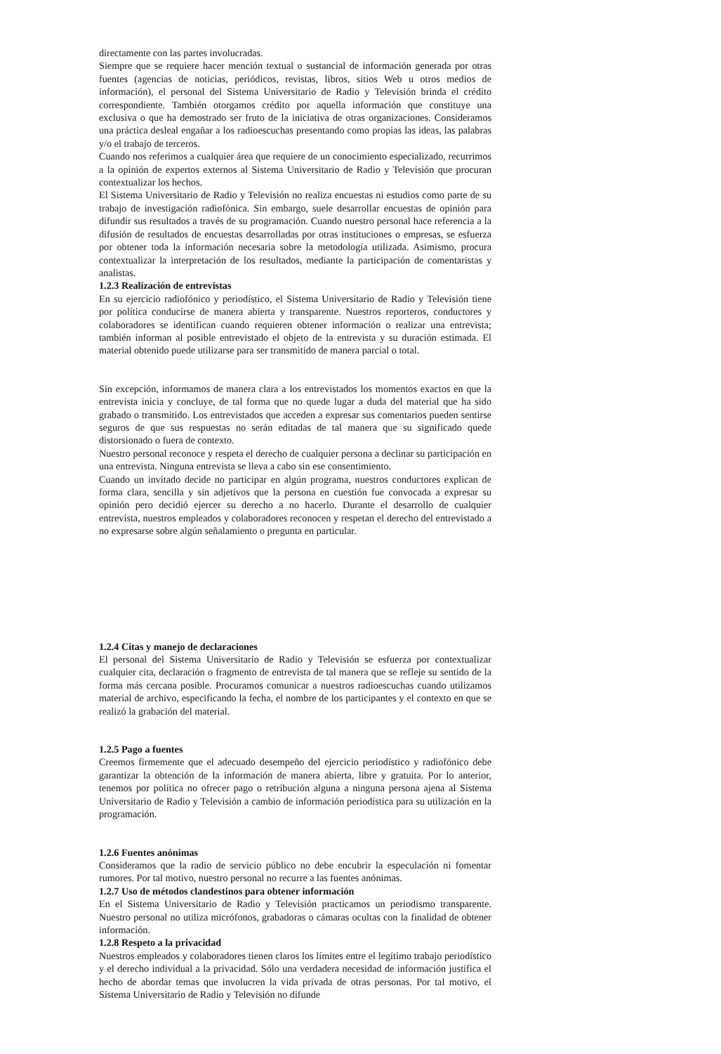directamente con las partes involucradas.
Siempre que se requiere hacer mención textual o sustancial de información generada por otras fuentes (agencias de noticias, periódicos, revistas, libros, sitios Web u otros medios de información), el personal del Sistema Universitario de Radio y Televisión brinda el crédito correspondiente. También otorgamos crédito por aquella información que constituye una exclusiva o que ha demostrado ser fruto de la iniciativa de otras organizaciones. Consideramos una práctica desleal engañar a los radioescuchas presentando como propias las ideas, las palabras y/o el trabajo de terceros.
Cuando nos referimos a cualquier área que requiere de un conocimiento especializado, recurrimos a la opinión de expertos externos al Sistema Universitario de Radio y Televisión que procuran contextualizar los hechos.
El Sistema Universitario de Radio y Televisión no realiza encuestas ni estudios como parte de su trabajo de investigación radiofónica. Sin embargo, suele desarrollar encuestas de opinión para difundir sus resultados a través de su programación. Cuando nuestro personal hace referencia a la difusión de resultados de encuestas desarrolladas por otras instituciones o empresas, se esfuerza por obtener toda la información necesaria sobre la metodología utilizada. Asimismo, procura contextualizar la interpretación de los resultados, mediante la participación de comentaristas y analistas.
1.2.3 Realización de entrevistas
En su ejercicio radiofónico y periodístico, el Sistema Universitario de Radio y Televisión tiene por política conducirse de manera abierta y transparente. Nuestros reporteros, conductores y colaboradores se identifican cuando requieren obtener información o realizar una entrevista; también informan al posible entrevistado el objeto de la entrevista y su duración estimada. El material obtenido puede utilizarse para ser transmitido de manera parcial o total.
Sin excepción, informamos de manera clara a los entrevistados los momentos exactos en que la entrevista inicia y concluye, de tal forma que no quede lugar a duda del material que ha sido grabado o transmitido. Los entrevistados que acceden a expresar sus comentarios pueden sentirse seguros de que sus respuestas no serán editadas de tal manera que su significado quede distorsionado o fuera de contexto.
Nuestro personal reconoce y respeta el derecho de cualquier persona a declinar su participación en una entrevista. Ninguna entrevista se lleva a cabo sin ese consentimiento.
Cuando un invitado decide no participar en algún programa, nuestros conductores explican de forma clara, sencilla y sin adjetivos que la persona en cuestión fue convocada a expresar su opinión pero decidió ejercer su derecho a no hacerlo. Durante el desarrollo de cualquier entrevista, nuestros empleados y colaboradores reconocen y respetan el derecho del entrevistado a no expresarse sobre algún señalamiento o pregunta en particular.
1.2.4 Citas y manejo de declaraciones
El personal del Sistema Universitario de Radio y Televisión se esfuerza por contextualizar cualquier cita, declaración o fragmento de entrevista de tal manera que se refleje su sentido de la forma más cercana posible. Procuramos comunicar a nuestros radioescuchas cuando utilizamos material de archivo, especificando la fecha, el nombre de los participantes y el contexto en que se realizó la grabación del material.
1.2.5 Pago a fuentes
Creemos firmemente que el adecuado desempeño del ejercicio periodístico y radiofónico debe garantizar la obtención de la información de manera abierta, libre y gratuita. Por lo anterior, tenemos por política no ofrecer pago o retribución alguna a ninguna persona ajena al Sistema Universitario de Radio y Televisión a cambio de información periodística para su utilización en la programación.
1.2.6 Fuentes anónimas
Consideramos que la radio de servicio público no debe encubrir la especulación ni fomentar rumores. Por tal motivo, nuestro personal no recurre a las fuentes anónimas.
1.2.7 Uso de métodos clandestinos para obtener información
En el Sistema Universitario de Radio y Televisión practicamos un periodismo transparente. Nuestro personal no utiliza micrófonos, grabadoras o cámaras ocultas con la finalidad de obtener información.
1.2.8 Respeto a la privacidad
Nuestros empleados y colaboradores tienen claros los límites entre el legítimo trabajo periodístico y el derecho individual a la privacidad. Sólo una verdadera necesidad de información justifica el hecho de abordar temas que involucren la vida privada de otras personas. Por tal motivo, el Sistema Universitario de Radio y Televisión no difunde